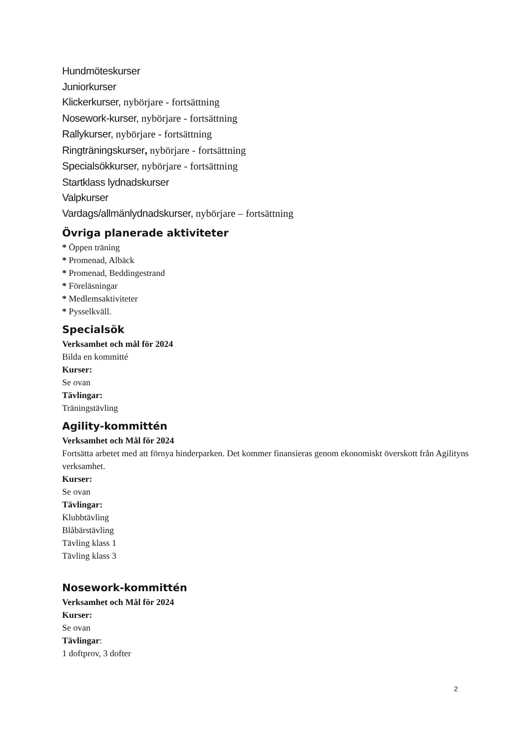Hundmöteskurser
Juniorkurser
Klickerkurser, nybörjare - fortsättning
Nosework-kurser, nybörjare - fortsättning
Rallykurser, nybörjare - fortsättning
Ringträningskurser, nybörjare - fortsättning
Specialsökkurser, nybörjare - fortsättning
Startklass lydnadskurser
Valpkurser
Vardags/allmänlydnadskurser, nybörjare – fortsättning
Övriga planerade aktiviteter
* Öppen träning
* Promenad, Albäck
* Promenad, Beddingestrand
* Föreläsningar
* Medlemsaktiviteter
* Pysselkväll.
Specialsök
Verksamhet och mål för 2024
Bilda en kommitté
Kurser:
Se ovan
Tävlingar:
Träningstävling
Agility-kommittén
Verksamhet och Mål för 2024
Fortsätta arbetet med att förnya hinderparken. Det kommer finansieras genom ekonomiskt överskott från Agilityns verksamhet.
Kurser:
Se ovan
Tävlingar:
Klubbtävling
Blåbärstävling
Tävling klass 1
Tävling klass 3
Nosework-kommittén
Verksamhet och Mål för 2024
Kurser:
Se ovan
Tävlingar:
1 doftprov, 3 dofter
2